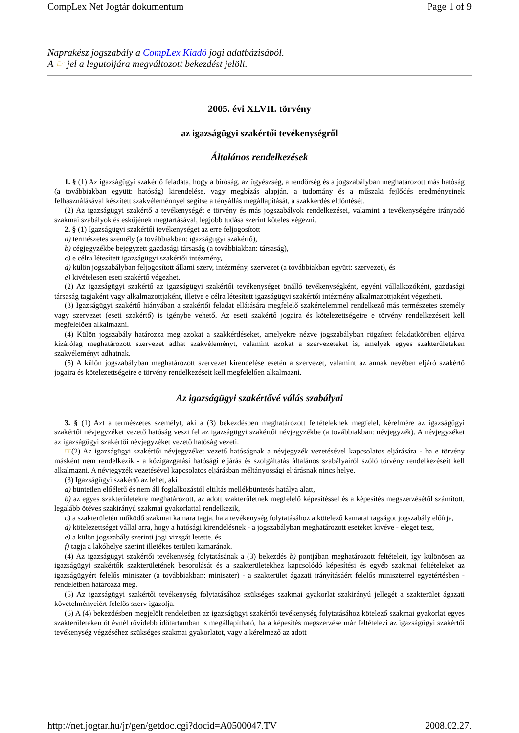CompLex Net Jogtár dokumentum Page 1 of 9
Naprakész jogszabály a CompLex Kiadó jogi adatbázisából.
A ☞ jel a legutoljára megváltozott bekezdést jelöli.
2005. évi XLVII. törvény
az igazságügyi szakértői tevékenységről
Általános rendelkezések
1. § (1) Az igazságügyi szakértő feladata, hogy a bíróság, az ügyészség, a rendőrség és a jogszabályban meghatározott más hatóság (a továbbiakban együtt: hatóság) kirendelése, vagy megbízás alapján, a tudomány és a műszaki fejlődés eredményeinek felhasználásával készített szakvéleménnyel segítse a tényállás megállapítását, a szakkérdés eldöntését.
(2) Az igazságügyi szakértő a tevékenységét e törvény és más jogszabályok rendelkezései, valamint a tevékenységére irányadó szakmai szabályok és esküjének megtartásával, legjobb tudása szerint köteles végezni.
2. § (1) Igazságügyi szakértői tevékenységet az erre feljogosított
a) természetes személy (a továbbiakban: igazságügyi szakértő),
b) cégjegyzékbe bejegyzett gazdasági társaság (a továbbiakban: társaság),
c) e célra létesített igazságügyi szakértői intézmény,
d) külön jogszabályban feljogosított állami szerv, intézmény, szervezet (a továbbiakban együtt: szervezet), és
e) kivételesen eseti szakértő végezhet.
(2) Az igazságügyi szakértő az igazságügyi szakértői tevékenységet önálló tevékenységként, egyéni vállalkozóként, gazdasági társaság tagjaként vagy alkalmazottjaként, illetve e célra létesített igazságügyi szakértői intézmény alkalmazottjaként végezheti.
(3) Igazságügyi szakértő hiányában a szakértői feladat ellátására megfelelő szakértelemmel rendelkező más természetes személy vagy szervezet (eseti szakértő) is igénybe vehető. Az eseti szakértő jogaira és kötelezettségeire e törvény rendelkezéseit kell megfelelően alkalmazni.
(4) Külön jogszabály határozza meg azokat a szakkérdéseket, amelyekre nézve jogszabályban rögzített feladatkörében eljárva kizárólag meghatározott szervezet adhat szakvéleményt, valamint azokat a szervezeteket is, amelyek egyes szakterületeken szakvéleményt adhatnak.
(5) A külön jogszabályban meghatározott szervezet kirendelése esetén a szervezet, valamint az annak nevében eljáró szakértő jogaira és kötelezettségeire e törvény rendelkezéseit kell megfelelően alkalmazni.
Az igazságügyi szakértővé válás szabályai
3. § (1) Azt a természetes személyt, aki a (3) bekezdésben meghatározott feltételeknek megfelel, kérelmére az igazságügyi szakértői névjegyzéket vezető hatóság veszi fel az igazságügyi szakértői névjegyzékbe (a továbbiakban: névjegyzék). A névjegyzéket az igazságügyi szakértői névjegyzéket vezető hatóság vezeti.
☞(2) Az igazságügyi szakértői névjegyzéket vezető hatóságnak a névjegyzék vezetésével kapcsolatos eljárására - ha e törvény másként nem rendelkezik - a közigazgatási hatósági eljárás és szolgáltatás általános szabályairól szóló törvény rendelkezéseit kell alkalmazni. A névjegyzék vezetésével kapcsolatos eljárásban méltányossági eljárásnak nincs helye.
(3) Igazságügyi szakértő az lehet, aki
a) büntetlen előéletű és nem áll foglalkozástól eltiltás mellékbüntetés hatálya alatt,
b) az egyes szakterületekre meghatározott, az adott szakterületnek megfelelő képesítéssel és a képesítés megszerzésétől számított, legalább ötéves szakirányú szakmai gyakorlattal rendelkezik,
c) a szakterületén működő szakmai kamara tagja, ha a tevékenység folytatásához a kötelező kamarai tagságot jogszabály előírja,
d) kötelezettséget vállal arra, hogy a hatósági kirendelésnek - a jogszabályban meghatározott eseteket kivéve - eleget tesz,
e) a külön jogszabály szerinti jogi vizsgát letette, és
f) tagja a lakóhelye szerint illetékes területi kamarának.
(4) Az igazságügyi szakértői tevékenység folytatásának a (3) bekezdés b) pontjában meghatározott feltételeit, így különösen az igazságügyi szakértők szakterületének besorolását és a szakterületekhez kapcsolódó képesítési és egyéb szakmai feltételeket az igazságügyért felelős miniszter (a továbbiakban: miniszter) - a szakterület ágazati irányításáért felelős miniszterrel egyetértésben - rendeletben határozza meg.
(5) Az igazságügyi szakértői tevékenység folytatásához szükséges szakmai gyakorlat szakirányú jellegét a szakterület ágazati követelményeiért felelős szerv igazolja.
(6) A (4) bekezdésben megjelölt rendeletben az igazságügyi szakértői tevékenység folytatásához kötelező szakmai gyakorlat egyes szakterületeken öt évnél rövidebb időtartamban is megállapítható, ha a képesítés megszerzése már feltételezi az igazságügyi szakértői tevékenység végzéséhez szükséges szakmai gyakorlatot, vagy a kérelmező az adott
http://net.jogtar.hu/jr/gen/getdoc.cgi?docid=A0500047.TV 2008.02.27.